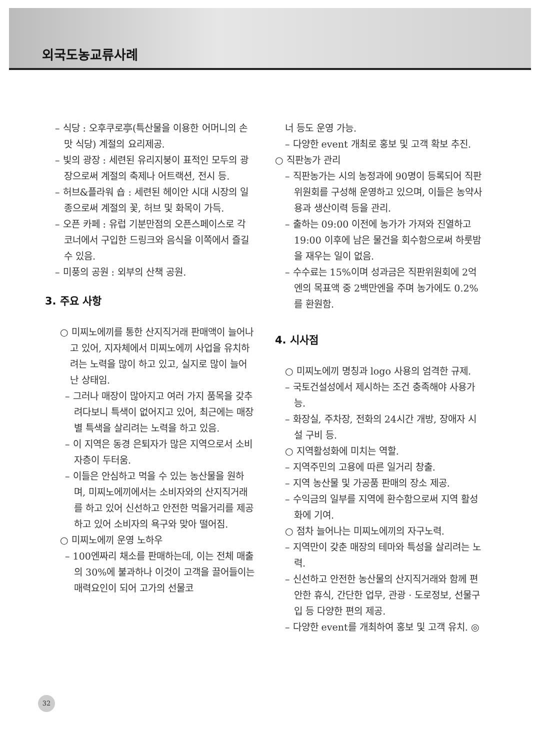외국도농교류사례
– 식당 : 오후쿠로亭(특산물을 이용한 어머니의 손맛 식당) 계절의 요리제공.
– 빛의 광장 : 세련된 유리지붕이 표적인 모두의 광장으로써 계절의 축제나 어트랙션, 전시 등.
– 허브&플라워 숍 : 세련된 헤이안 시대 시장의 일종으로써 계절의 꽃, 허브 및 화목이 가득.
– 오픈 카페 : 유럽 기분만점의 오픈스페이스로 각 코너에서 구입한 드링크와 음식을 이쪽에서 즐길 수 있음.
– 미풍의 공원 : 외부의 산책 공원.
3. 주요 사항
○ 미찌노에끼를 통한 산지직거래 판매액이 늘어나고 있어, 지자체에서 미찌노에끼 사업을 유치하려는 노력을 많이 하고 있고, 실지로 많이 늘어난 상태임.
– 그러나 매장이 많아지고 여러 가지 품목을 갖추려다보니 특색이 없어지고 있어, 최근에는 매장별 특색을 살리려는 노력을 하고 있음.
– 이 지역은 동경 은퇴자가 많은 지역으로서 소비자층이 두터움.
– 이들은 안심하고 먹을 수 있는 농산물을 원하며, 미찌노에끼에서는 소비자와의 산지직거래를 하고 있어 신선하고 안전한 먹을거리를 제공하고 있어 소비자의 욕구와 맞아 떨어짐.
○ 미찌노에끼 운영 노하우
– 100엔짜리 채소를 판매하는데, 이는 전체 매출의 30%에 불과하나 이것이 고객을 끌어들이는 매력요인이 되어 고가의 선물코
너 등도 운영 가능.
– 다양한 event 개최로 홍보 및 고객 확보 추진.
○ 직판농가 관리
– 직판농가는 시의 농정과에 90명이 등록되어 직판위원회를 구성해 운영하고 있으며, 이들은 농약사용과 생산이력 등을 관리.
– 출하는 09:00 이전에 농가가 가져와 진열하고 19:00 이후에 남은 물건을 회수함으로써 하룻밤을 재우는 일이 없음.
– 수수료는 15%이며 성과금은 직판위원회에 2억엔의 목표액 중 2백만엔을 주며 농가에도 0.2%를 환원함.
4. 시사점
○ 미찌노에끼 명칭과 logo 사용의 엄격한 규제.
– 국토건설성에서 제시하는 조건 충족해야 사용가능.
– 화장실, 주차장, 전화의 24시간 개방, 장애자 시설 구비 등.
○ 지역활성화에 미치는 역할.
– 지역주민의 고용에 따른 일거리 창출.
– 지역 농산물 및 가공품 판매의 장소 제공.
– 수익금의 일부를 지역에 환수함으로써 지역 활성화에 기여.
○ 점차 늘어나는 미찌노에끼의 자구노력.
– 지역만이 갖춘 매장의 테마와 특성을 살리려는 노력.
– 신선하고 안전한 농산물의 산지직거래와 함께 편안한 휴식, 간단한 업무, 관광 · 도로정보, 선물구입 등 다양한 편의 제공.
– 다양한 event를 개최하여 홍보 및 고객 유치. ◎
32